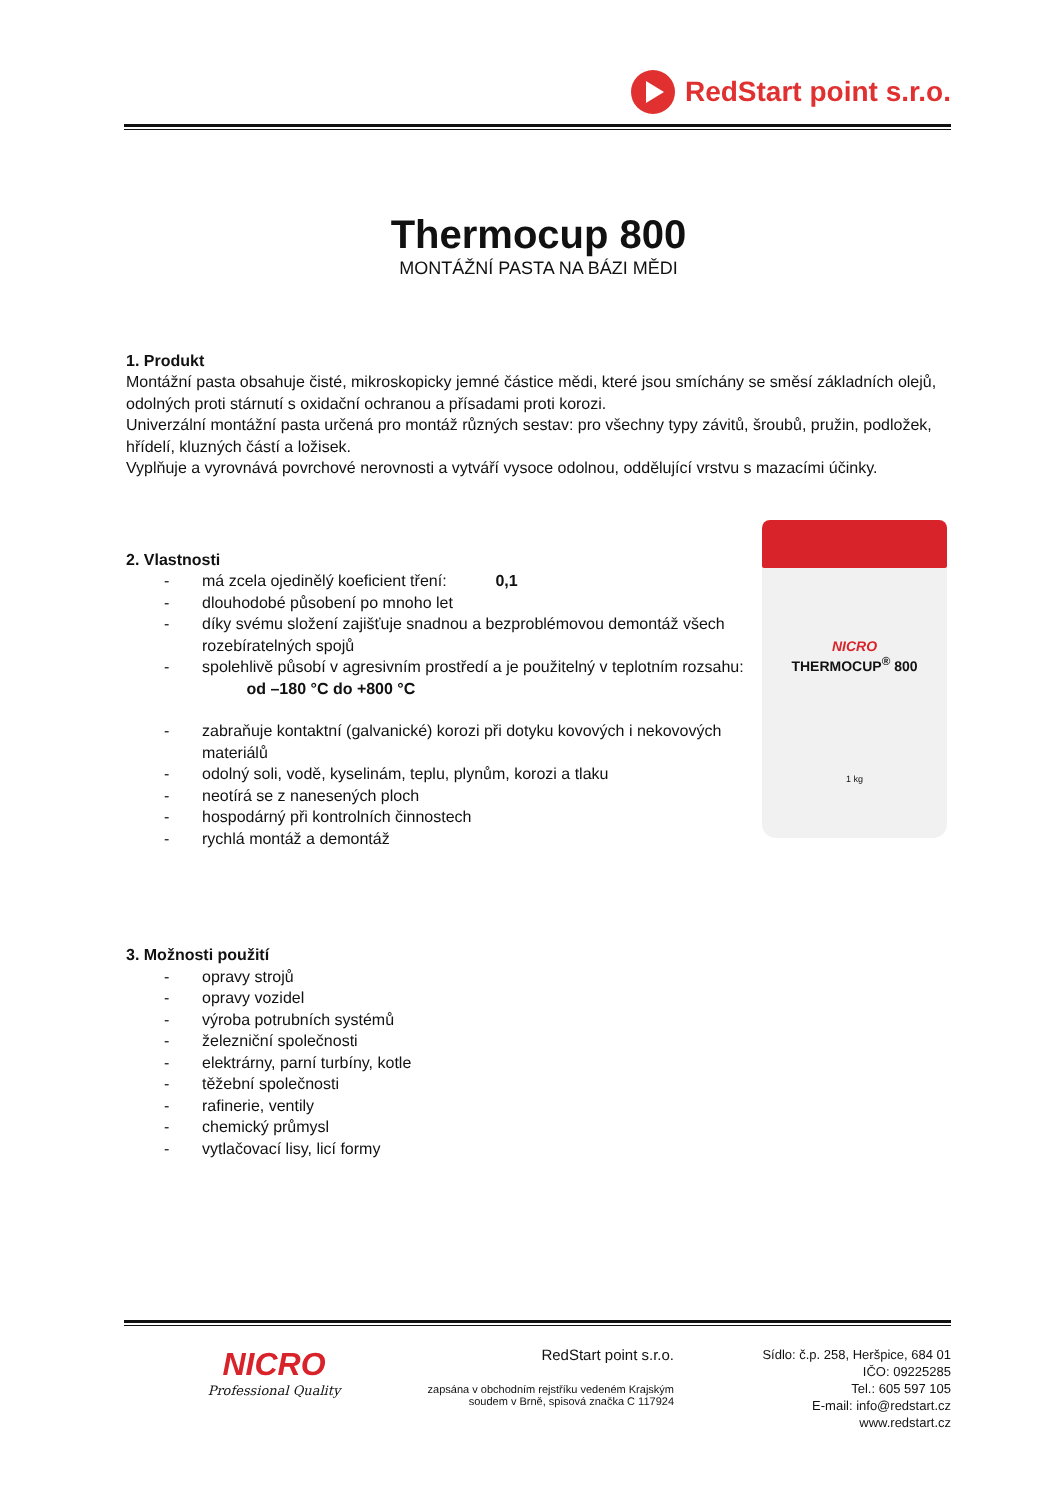RedStart point s.r.o.
Thermocup 800
MONTÁŽNÍ PASTA NA BÁZI MĚDI
1. Produkt
Montážní pasta obsahuje čisté, mikroskopicky jemné částice mědi, které jsou smíchány se směsí základních olejů, odolných proti stárnutí s oxidační ochranou a přísadami proti korozi.
Univerzální montážní pasta určená pro montáž různých sestav: pro všechny typy závitů, šroubů, pružin, podložek, hřídelí, kluzných částí a ložisek.
Vyplňuje a vyrovnává povrchové nerovnosti a vytváří vysoce odolnou, oddělující vrstvu s mazacími účinky.
2. Vlastnosti
- má zcela ojedinělý koeficient tření: 0,1
- dlouhodobé působení po mnoho let
- díky svému složení zajišťuje snadnou a bezproblémovou demontáž všech rozebíratelných spojů
- spolehlivě působí v agresivním prostředí a je použitelný v teplotním rozsahu: od –180 °C do +800 °C
- zabraňuje kontaktní (galvanické) korozi při dotyku kovových i nekovových materiálů
- odolný soli, vodě, kyselinám, teplu, plynům, korozi a tlaku
- neotírá se z nanesených ploch
- hospodárný při kontrolních činnostech
- rychlá montáž a demontáž
3. Možnosti použití
- opravy strojů
- opravy vozidel
- výroba potrubních systémů
- železniční společnosti
- elektrárny, parní turbíny, kotle
- těžební společnosti
- rafinerie, ventily
- chemický průmysl
- vytlačovací lisy, licí formy
NICRO
THERMOCUP<sup>®</sup> 800
1 kg
NICRO
Professional Quality
RedStart point s.r.o.
zapsána v obchodním rejstříku vedeném Krajským soudem v Brně, spisová značka C 117924
Sídlo: č.p. 258, Heršpice, 684 01
IČO: 09225285
Tel.: 605 597 105
E-mail: info@redstart.cz
www.redstart.cz